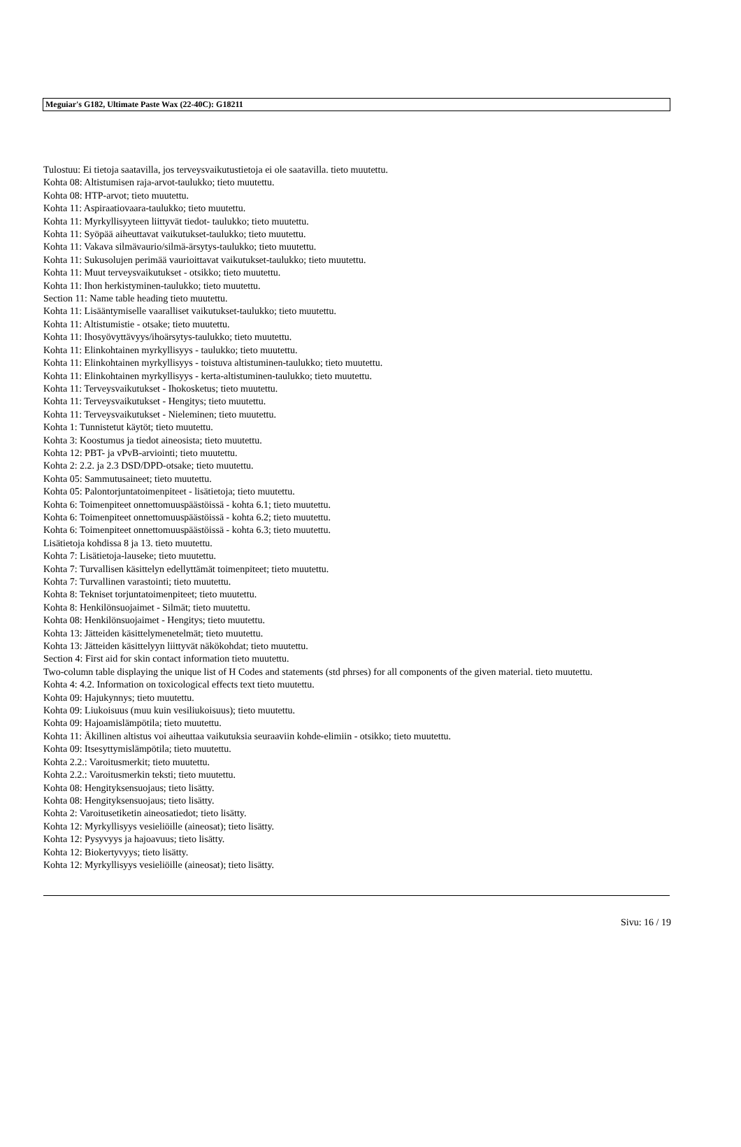Meguiar's G182, Ultimate Paste Wax (22-40C): G18211
Tulostuu: Ei tietoja saatavilla, jos terveysvaikutustietoja ei ole saatavilla. tieto muutettu.
Kohta 08: Altistumisen raja-arvot-taulukko; tieto muutettu.
Kohta 08: HTP-arvot; tieto muutettu.
Kohta 11: Aspiraatiovaara-taulukko; tieto muutettu.
Kohta 11: Myrkyllisyyteen liittyvät tiedot- taulukko; tieto muutettu.
Kohta 11: Syöpää aiheuttavat vaikutukset-taulukko; tieto muutettu.
Kohta 11: Vakava silmävaurio/silmä-ärsytys-taulukko; tieto muutettu.
Kohta 11: Sukusolujen perimää vaurioittavat vaikutukset-taulukko; tieto muutettu.
Kohta 11: Muut terveysvaikutukset - otsikko; tieto muutettu.
Kohta 11: Ihon herkistyminen-taulukko; tieto muutettu.
Section 11: Name table heading tieto muutettu.
Kohta 11: Lisääntymiselle vaaralliset vaikutukset-taulukko; tieto muutettu.
Kohta 11: Altistumistie - otsake; tieto muutettu.
Kohta 11: Ihosyövyttävyys/ihoärsytys-taulukko; tieto muutettu.
Kohta 11: Elinkohtainen myrkyllisyys - taulukko; tieto muutettu.
Kohta 11: Elinkohtainen myrkyllisyys - toistuva altistuminen-taulukko; tieto muutettu.
Kohta 11: Elinkohtainen myrkyllisyys - kerta-altistuminen-taulukko; tieto muutettu.
Kohta 11: Terveysvaikutukset - Ihokosketus; tieto muutettu.
Kohta 11: Terveysvaikutukset - Hengitys; tieto muutettu.
Kohta 11: Terveysvaikutukset - Nieleminen; tieto muutettu.
Kohta 1: Tunnistetut käytöt; tieto muutettu.
Kohta 3: Koostumus ja tiedot aineosista; tieto muutettu.
Kohta 12: PBT- ja vPvB-arviointi; tieto muutettu.
Kohta 2: 2.2. ja 2.3 DSD/DPD-otsake; tieto muutettu.
Kohta 05: Sammutusaineet; tieto muutettu.
Kohta 05: Palontorjuntatoimenpiteet - lisätietoja; tieto muutettu.
Kohta 6: Toimenpiteet onnettomuuspäästöissä - kohta 6.1; tieto muutettu.
Kohta 6: Toimenpiteet onnettomuuspäästöissä - kohta 6.2; tieto muutettu.
Kohta 6: Toimenpiteet onnettomuuspäästöissä - kohta 6.3; tieto muutettu.
Lisätietoja kohdissa 8 ja 13. tieto muutettu.
Kohta 7: Lisätietoja-lauseke; tieto muutettu.
Kohta 7: Turvallisen käsittelyn edellyttämät toimenpiteet; tieto muutettu.
Kohta 7: Turvallinen varastointi; tieto muutettu.
Kohta 8: Tekniset torjuntatoimenpiteet; tieto muutettu.
Kohta 8: Henkilönsuojaimet - Silmät; tieto muutettu.
Kohta 08: Henkilönsuojaimet - Hengitys; tieto muutettu.
Kohta 13: Jätteiden käsittelymenetelmät; tieto muutettu.
Kohta 13: Jätteiden käsittelyyn liittyvät näkökohdat; tieto muutettu.
Section 4: First aid for skin contact information tieto muutettu.
Two-column table displaying the unique list of H Codes and statements (std phrses) for all components of the given material. tieto muutettu.
Kohta 4: 4.2. Information on toxicological effects text tieto muutettu.
Kohta 09: Hajukynnys; tieto muutettu.
Kohta 09: Liukoisuus (muu kuin vesiliukoisuus); tieto muutettu.
Kohta 09: Hajoamislämpötila; tieto muutettu.
Kohta 11: Äkillinen altistus voi aiheuttaa vaikutuksia seuraaviin kohde-elimiin - otsikko; tieto muutettu.
Kohta 09: Itsesyttymislämpötila; tieto muutettu.
Kohta 2.2.: Varoitusmerkit; tieto muutettu.
Kohta 2.2.: Varoitusmerkin teksti; tieto muutettu.
Kohta 08: Hengityksensuojaus; tieto lisätty.
Kohta 08: Hengityksensuojaus; tieto lisätty.
Kohta 2: Varoitusetiketin aineosatiedot; tieto lisätty.
Kohta 12: Myrkyllisyys vesieliöille (aineosat); tieto lisätty.
Kohta 12: Pysyvyys ja hajoavuus; tieto lisätty.
Kohta 12: Biokertyvyys; tieto lisätty.
Kohta 12: Myrkyllisyys vesieliöille (aineosat); tieto lisätty.
Sivu: 16 / 19